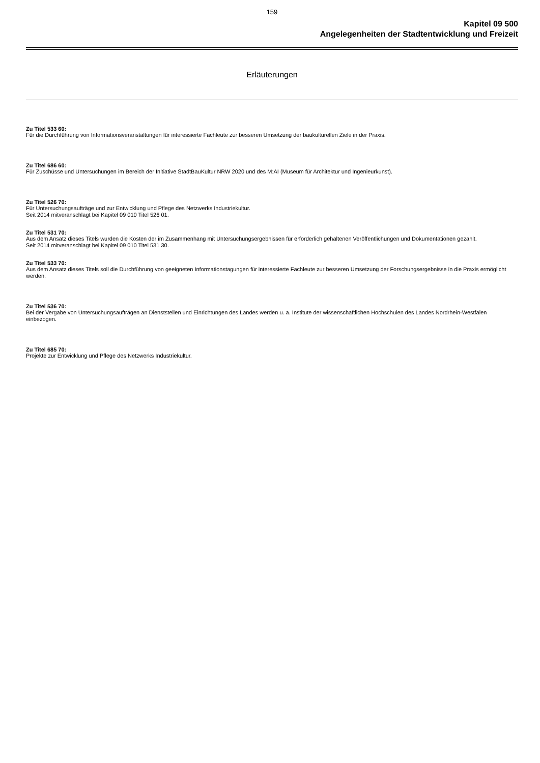159
Kapitel 09 500
Angelegenheiten der Stadtentwicklung und Freizeit
Erläuterungen
Zu Titel 533 60:
Für die Durchführung von Informationsveranstaltungen für interessierte Fachleute zur besseren Umsetzung der baukulturellen Ziele in der Praxis.
Zu Titel 686 60:
Für Zuschüsse und Untersuchungen im Bereich der Initiative StadtBauKultur NRW 2020 und des M:AI (Museum für Architektur und Ingenieurkunst).
Zu Titel 526 70:
Für Untersuchungsaufträge und zur Entwicklung und Pflege des Netzwerks Industriekultur.
Seit 2014 mitveranschlagt bei Kapitel 09 010 Titel 526 01.
Zu Titel 531 70:
Aus dem Ansatz dieses Titels wurden die Kosten der im Zusammenhang mit Untersuchungsergebnissen für erforderlich gehaltenen Veröffentlichungen und Dokumentationen gezahlt.
Seit 2014 mitveranschlagt bei Kapitel 09 010 Titel 531 30.
Zu Titel 533 70:
Aus dem Ansatz dieses Titels soll die Durchführung von geeigneten Informationstagungen für interessierte Fachleute zur besseren Umsetzung der Forschungsergebnisse in die Praxis ermöglicht werden.
Zu Titel 536 70:
Bei der Vergabe von Untersuchungsaufträgen an Dienststellen und Einrichtungen des Landes werden u. a. Institute der wissenschaftlichen Hochschulen des Landes Nordrhein-Westfalen einbezogen.
Zu Titel 685 70:
Projekte zur Entwicklung und Pflege des Netzwerks Industriekultur.